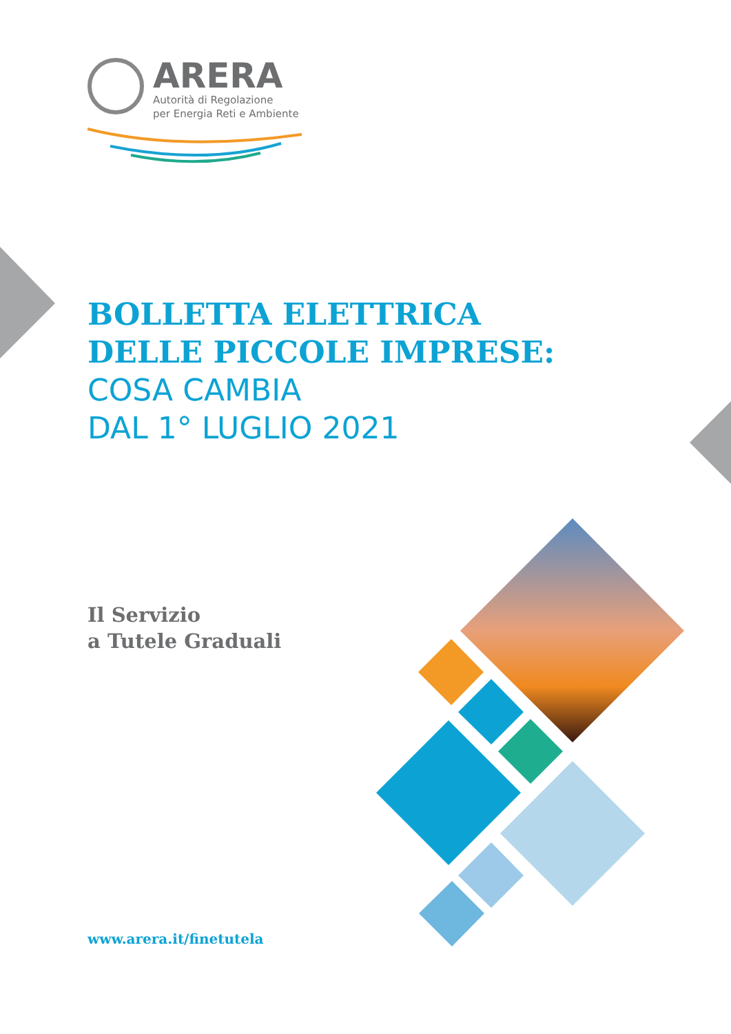ARERA
Autorità di Regolazione
per Energia Reti e Ambiente
BOLLETTA ELETTRICA
DELLE PICCOLE IMPRESE:
COSA CAMBIA
DAL 1° LUGLIO 2021
Il Servizio
a Tutele Graduali
www.arera.it/finetutela